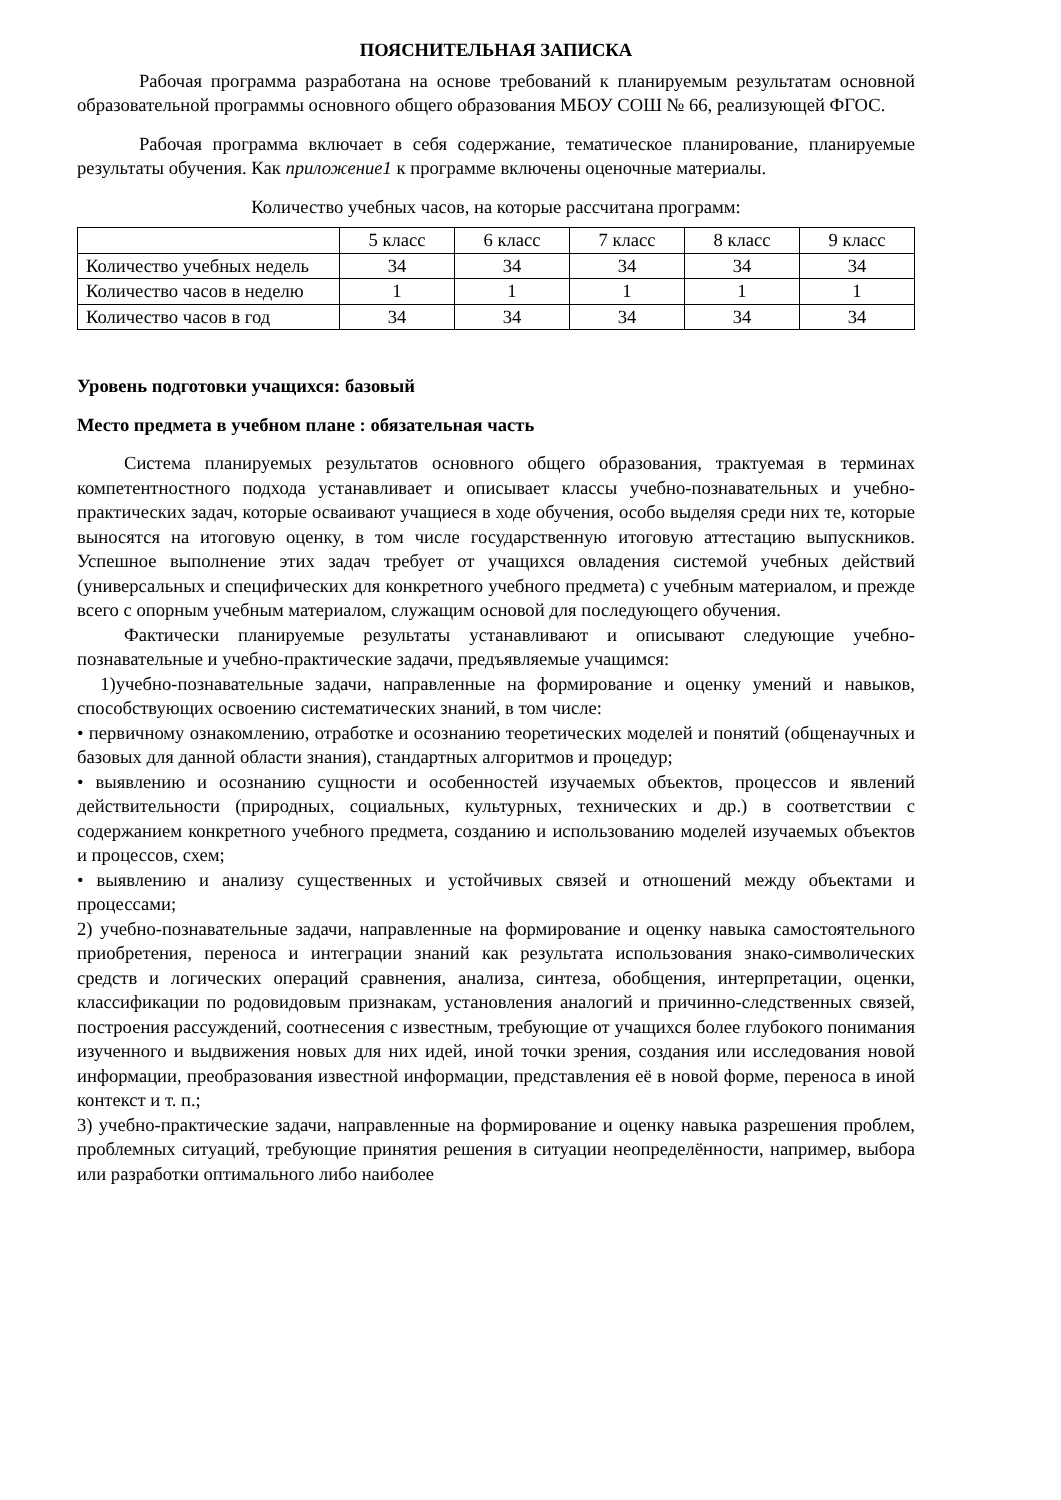ПОЯСНИТЕЛЬНАЯ ЗАПИСКА
Рабочая программа разработана на основе требований к планируемым результатам основной образовательной программы основного общего образования МБОУ СОШ № 66, реализующей ФГОС.
Рабочая программа включает в себя содержание, тематическое планирование, планируемые результаты обучения. Как приложение1 к программе включены оценочные материалы.
Количество учебных часов, на которые рассчитана программ:
| | 5 класс | 6 класс | 7 класс | 8 класс | 9 класс |
| Количество учебных недель | 34 | 34 | 34 | 34 | 34 |
| Количество часов в неделю | 1 | 1 | 1 | 1 | 1 |
| Количество часов в год | 34 | 34 | 34 | 34 | 34 |
Уровень подготовки учащихся: базовый
Место предмета в учебном плане : обязательная часть
Система планируемых результатов основного общего образования, трактуемая в терминах компетентностного подхода устанавливает и описывает классы учебно-познавательных и учебно-практических задач, которые осваивают учащиеся в ходе обучения, особо выделяя среди них те, которые выносятся на итоговую оценку, в том числе государственную итоговую аттестацию выпускников. Успешное выполнение этих задач требует от учащихся овладения системой учебных действий (универсальных и специфических для конкретного учебного предмета) с учебным материалом, и прежде всего с опорным учебным материалом, служащим основой для последующего обучения.
Фактически планируемые результаты устанавливают и описывают следующие учебно-познавательные и учебно-практические задачи, предъявляемые учащимся:
1)учебно-познавательные задачи, направленные на формирование и оценку умений и навыков, способствующих освоению систематических знаний, в том числе:
• первичному ознакомлению, отработке и осознанию теоретических моделей и понятий (общенаучных и базовых для данной области знания), стандартных алгоритмов и процедур;
• выявлению и осознанию сущности и особенностей изучаемых объектов, процессов и явлений действительности (природных, социальных, культурных, технических и др.) в соответствии с содержанием конкретного учебного предмета, созданию и использованию моделей изучаемых объектов и процессов, схем;
• выявлению и анализу существенных и устойчивых связей и отношений между объектами и процессами;
2) учебно-познавательные задачи, направленные на формирование и оценку навыка самостоятельного приобретения, переноса и интеграции знаний как результата использования знако-символических средств и логических операций сравнения, анализа, синтеза, обобщения, интерпретации, оценки, классификации по родовидовым признакам, установления аналогий и причинно-следственных связей, построения рассуждений, соотнесения с известным, требующие от учащихся более глубокого понимания изученного и выдвижения новых для них идей, иной точки зрения, создания или исследования новой информации, преобразования известной информации, представления её в новой форме, переноса в иной контекст и т. п.;
3) учебно-практические задачи, направленные на формирование и оценку навыка разрешения проблем, проблемных ситуаций, требующие принятия решения в ситуации неопределённости, например, выбора или разработки оптимального либо наиболее